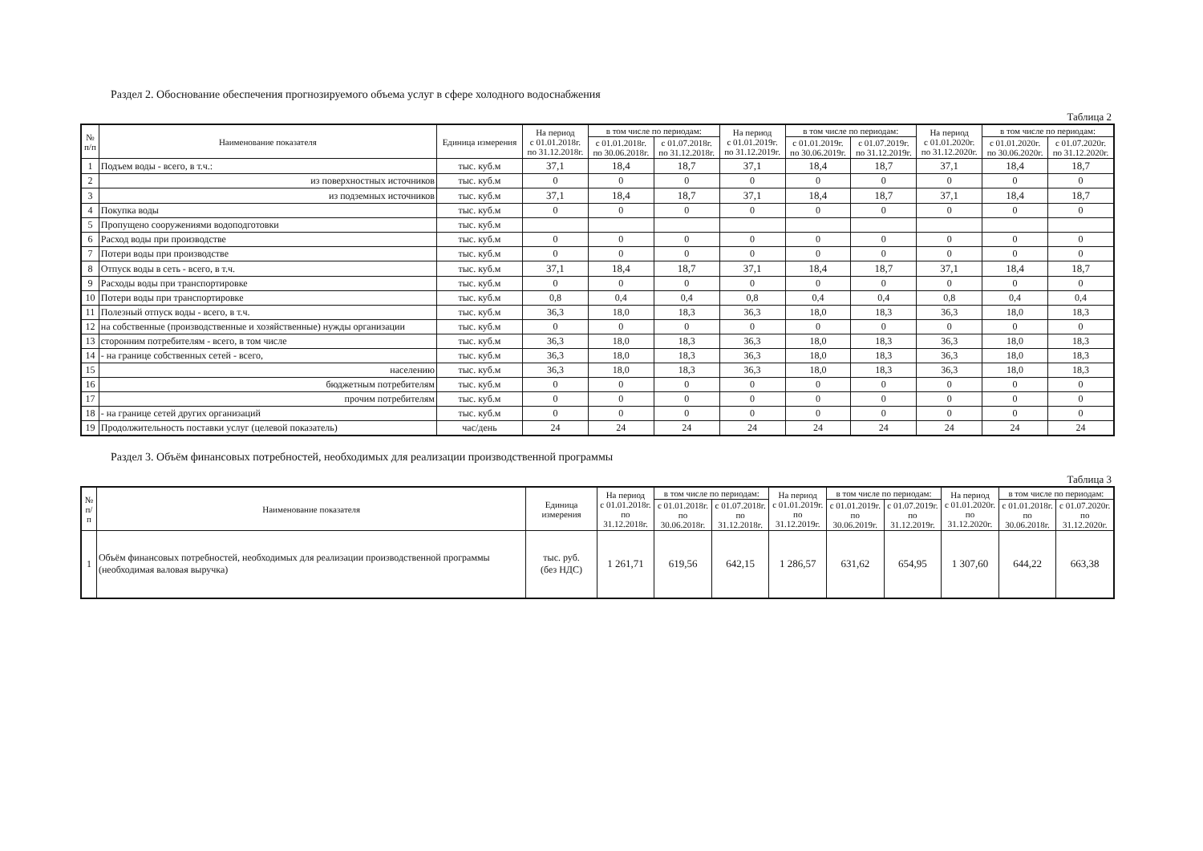Раздел 2. Обоснование обеспечения прогнозируемого объема услуг в сфере холодного водоснабжения
Таблица 2
| № п/п | Наименование показателя | Единица измерения | На период с 01.01.2018г. по 31.12.2018г. | в том числе по периодам: | | На период с 01.01.2019г. по 31.12.2019г. | в том числе по периодам: | | На период с 01.01.2020г. по 31.12.2020г. | в том числе по периодам: | |
| --- | --- | --- | --- | --- | --- | --- | --- | --- | --- | --- | --- |
| | | | | с 01.01.2018г. по 30.06.2018г. | с 01.07.2018г. по 31.12.2018г. | | с 01.01.2019г. по 30.06.2019г. | с 01.07.2019г. по 31.12.2019г. | | с 01.01.2020г. по 30.06.2020г. | с 01.07.2020г. по 31.12.2020г. |
| 1 | Подъем воды - всего, в т.ч.: | тыс. куб.м | 37,1 | 18,4 | 18,7 | 37,1 | 18,4 | 18,7 | 37,1 | 18,4 | 18,7 |
| 2 | из поверхностных источников | тыс. куб.м | 0 | 0 | 0 | 0 | 0 | 0 | 0 | 0 | 0 |
| 3 | из подземных источников | тыс. куб.м | 37,1 | 18,4 | 18,7 | 37,1 | 18,4 | 18,7 | 37,1 | 18,4 | 18,7 |
| 4 | Покупка воды | тыс. куб.м | 0 | 0 | 0 | 0 | 0 | 0 | 0 | 0 | 0 |
| 5 | Пропущено сооружениями водоподготовки | тыс. куб.м | | | | | | | | | |
| 6 | Расход воды при производстве | тыс. куб.м | 0 | 0 | 0 | 0 | 0 | 0 | 0 | 0 | 0 |
| 7 | Потери воды при производстве | тыс. куб.м | 0 | 0 | 0 | 0 | 0 | 0 | 0 | 0 | 0 |
| 8 | Отпуск воды в сеть - всего, в т.ч. | тыс. куб.м | 37,1 | 18,4 | 18,7 | 37,1 | 18,4 | 18,7 | 37,1 | 18,4 | 18,7 |
| 9 | Расходы воды при транспортировке | тыс. куб.м | 0 | 0 | 0 | 0 | 0 | 0 | 0 | 0 | 0 |
| 10 | Потери воды при транспортировке | тыс. куб.м | 0,8 | 0,4 | 0,4 | 0,8 | 0,4 | 0,4 | 0,8 | 0,4 | 0,4 |
| 11 | Полезный отпуск воды - всего, в т.ч. | тыс. куб.м | 36,3 | 18,0 | 18,3 | 36,3 | 18,0 | 18,3 | 36,3 | 18,0 | 18,3 |
| 12 | на собственные (производственные и хозяйственные) нужды организации | тыс. куб.м | 0 | 0 | 0 | 0 | 0 | 0 | 0 | 0 | 0 |
| 13 | сторонним потребителям - всего, в том числе | тыс. куб.м | 36,3 | 18,0 | 18,3 | 36,3 | 18,0 | 18,3 | 36,3 | 18,0 | 18,3 |
| 14 | - на границе собственных сетей - всего, | тыс. куб.м | 36,3 | 18,0 | 18,3 | 36,3 | 18,0 | 18,3 | 36,3 | 18,0 | 18,3 |
| 15 | населению | тыс. куб.м | 36,3 | 18,0 | 18,3 | 36,3 | 18,0 | 18,3 | 36,3 | 18,0 | 18,3 |
| 16 | бюджетным потребителям | тыс. куб.м | 0 | 0 | 0 | 0 | 0 | 0 | 0 | 0 | 0 |
| 17 | прочим потребителям | тыс. куб.м | 0 | 0 | 0 | 0 | 0 | 0 | 0 | 0 | 0 |
| 18 | - на границе сетей других организаций | тыс. куб.м | 0 | 0 | 0 | 0 | 0 | 0 | 0 | 0 | 0 |
| 19 | Продолжительность поставки услуг (целевой показатель) | час/день | 24 | 24 | 24 | 24 | 24 | 24 | 24 | 24 | 24 |
Раздел 3. Объём финансовых потребностей, необходимых для реализации производственной программы
Таблица 3
| № п/п | Наименование показателя | Единица измерения | На период с 01.01.2018г. по 31.12.2018г. | в том числе по периодам: | | На период с 01.01.2019г. по 31.12.2019г. | в том числе по периодам: | | На период с 01.01.2020г. по 31.12.2020г. | в том числе по периодам: | |
| --- | --- | --- | --- | --- | --- | --- | --- | --- | --- | --- | --- |
| | | | | с 01.01.2018г. по 30.06.2018г. | с 01.07.2018г. по 31.12.2018г. | | с 01.01.2019г. по 30.06.2019г. | с 01.07.2019г. по 31.12.2019г. | | с 01.01.2018г. по 30.06.2018г. | с 01.07.2020г. по 31.12.2020г. |
| 1 | Объём финансовых потребностей, необходимых для реализации производственной программы (необходимая валовая выручка) | тыс. руб. (без НДС) | 1 261,71 | 619,56 | 642,15 | 1 286,57 | 631,62 | 654,95 | 1 307,60 | 644,22 | 663,38 |